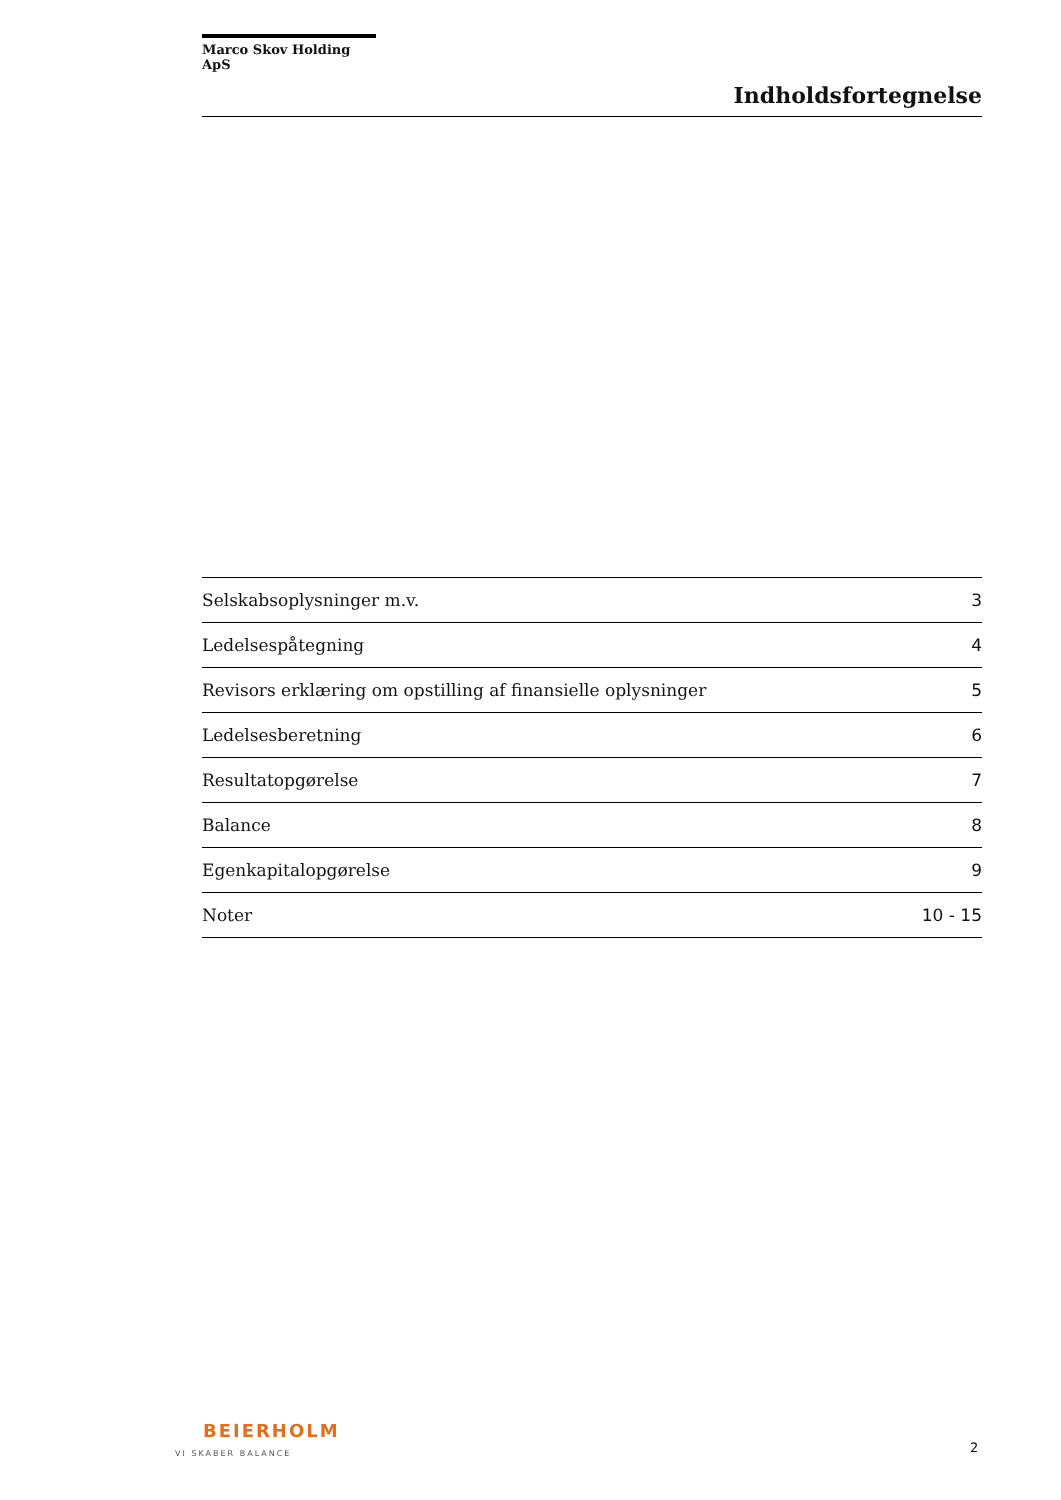Marco Skov Holding ApS
Indholdsfortegnelse
| Selskabsoplysninger m.v. | 3 |
| Ledelsespåtegning | 4 |
| Revisors erklæring om opstilling af finansielle oplysninger | 5 |
| Ledelsesberetning | 6 |
| Resultatopgørelse | 7 |
| Balance | 8 |
| Egenkapitalopgørelse | 9 |
| Noter | 10 - 15 |
BEIERHOLM
VI SKABER BALANCE
2